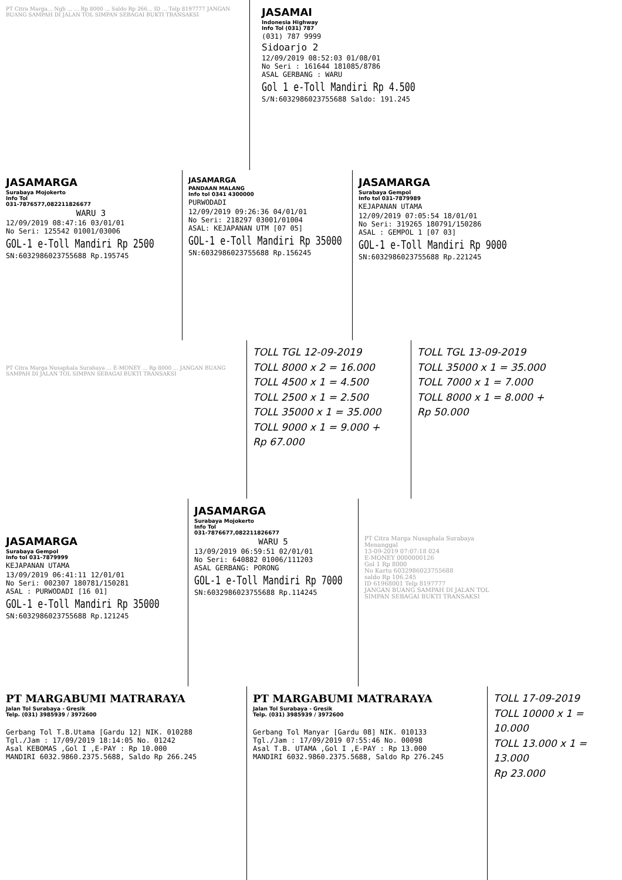PT Citra Marga... Ngb ... ... Rp 8000 ... Saldo Rp 266... ID ... Telp 8197777 JANGAN BUANG SAMPAH DI JALAN TOL SIMPAN SEBAGAI BUKTI TRANSAKSI
JASAMAI
Indonesia Highway
Info Tol (031) 787
(031) 787 9999
Sidoarjo 2
12/09/2019 08:52:03 01/08/01
No Seri : 161644 181085/8786
ASAL GERBANG : WARU
Gol 1 e-Toll Mandiri Rp 4.500
S/N:6032986023755688 Saldo: 191.245
JASAMARGA
Surabaya Mojokerto
Info Tol
031-7876577,082211826677
WARU 3
12/09/2019 08:47:16 03/01/01
No Seri: 125542 01001/03006
GOL-1 e-Toll Mandiri Rp 2500
SN:6032986023755688 Rp.195745
JASAMARGA
PANDAAN MALANG
Info tol 0341 4300000
PURWODADI
12/09/2019 09:26:36 04/01/01
No Seri: 218297 03001/01004
ASAL: KEJAPANAN UTM [07 05]
GOL-1 e-Toll Mandiri Rp 35000
SN:6032986023755688 Rp.156245
JASAMARGA
Surabaya Gempol
Info tol 031-7879989
KEJAPANAN UTAMA
12/09/2019 07:05:54 18/01/01
No Seri: 319265 180791/150286
ASAL : GEMPOL 1 [07 03]
GOL-1 e-Toll Mandiri Rp 9000
SN:6032986023755688 Rp.221245
PT Citra Marga Nusaphala Surabaya ... E-MONEY ... Rp 8000 ... JANGAN BUANG SAMPAH DI JALAN TOL SIMPAN SEBAGAI BUKTI TRANSAKSI
TOLL TGL 12-09-2019
TOLL 8000 x 2 = 16.000
TOLL 4500 x 1 = 4.500
TOLL 2500 x 1 = 2.500
TOLL 35000 x 1 = 35.000
TOLL 9000 x 1 = 9.000 +
Rp 67.000
TOLL TGL 13-09-2019
TOLL 35000 x 1 = 35.000
TOLL 7000 x 1 = 7.000
TOLL 8000 x 1 = 8.000 +
Rp 50.000
JASAMARGA
Surabaya Gempol
Info tol 031-7879999
KEJAPANAN UTAMA
13/09/2019 06:41:11 12/01/01
No Seri: 002307 180781/150281
ASAL : PURWODADI [16 01]
GOL-1 e-Toll Mandiri Rp 35000
SN:6032986023755688 Rp.121245
JASAMARGA
Surabaya Mojokerto
Info Tol
031-7876677,082211826677
WARU 5
13/09/2019 06:59:51 02/01/01
No Seri: 640882 01006/111203
ASAL GERBANG: PORONG
GOL-1 e-Toll Mandiri Rp 7000
SN:6032986023755688 Rp.114245
PT Citra Marga Nusaphala Surabaya
Menanggal
13-09-2019 07:07:18 024
E-MONEY 0000000126
Gol 1 Rp 8000
No Kartu 6032986023755688
saldo Rp 106.245
ID 61968001 Telp 8197777
JANGAN BUANG SAMPAH DI JALAN TOL
SIMPAN SEBAGAI BUKTI TRANSAKSI
PT MARGABUMI MATRARAYA
Jalan Tol Surabaya - Gresik
Telp. (031) 3985939 / 3972600
Gerbang Tol T.B.Utama [Gardu 12] NIK. 010288
Tgl./Jam : 17/09/2019 18:14:05 No. 01242
Asal KEBOMAS ,Gol I ,E-PAY : Rp 10.000
MANDIRI 6032.9860.2375.5688, Saldo Rp 266.245
PT MARGABUMI MATRARAYA
Jalan Tol Surabaya - Gresik
Telp. (031) 3985939 / 3972600
Gerbang Tol Manyar [Gardu 08] NIK. 010133
Tgl./Jam : 17/09/2019 07:55:46 No. 00098
Asal T.B. UTAMA ,Gol I ,E-PAY : Rp 13.000
MANDIRI 6032.9860.2375.5688, Saldo Rp 276.245
TOLL 17-09-2019
TOLL 10000 x 1 = 10.000
TOLL 13.000 x 1 = 13.000
Rp 23.000